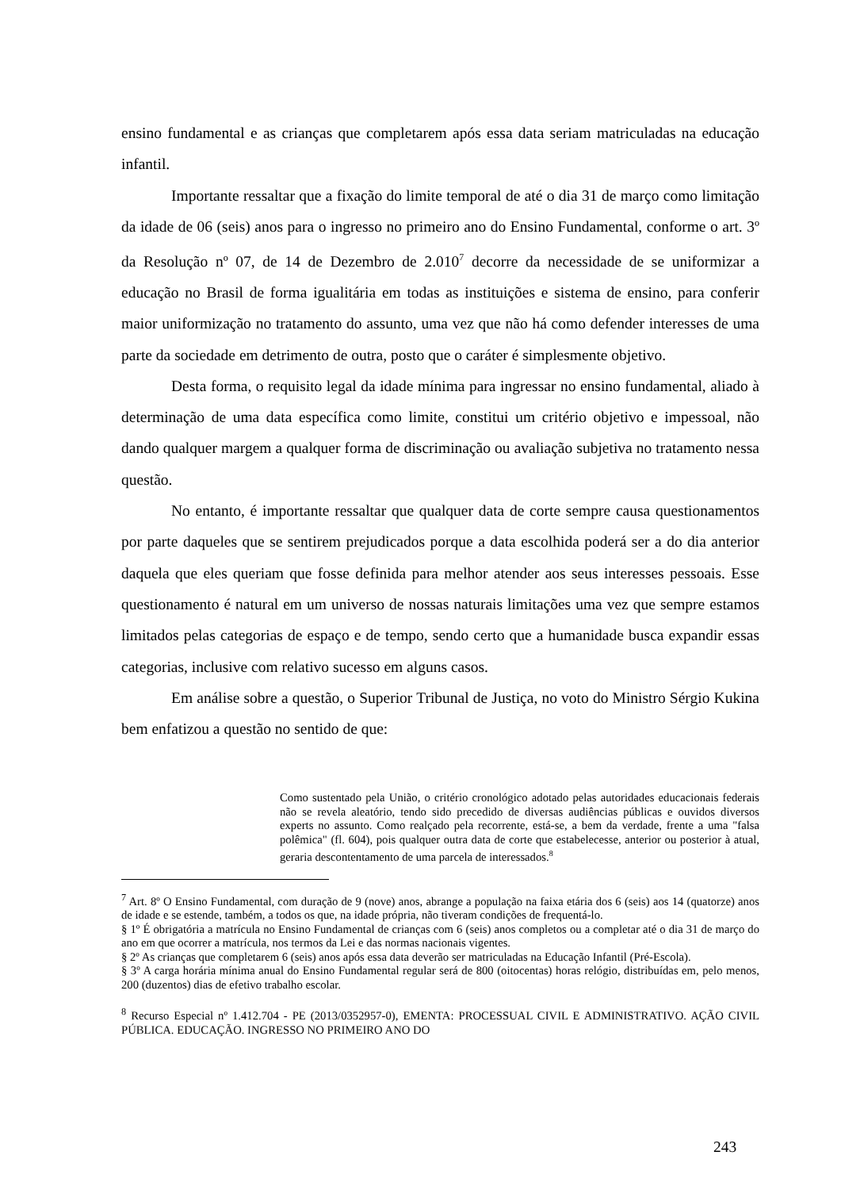ensino fundamental e as crianças que completarem após essa data seriam matriculadas na educação infantil.
Importante ressaltar que a fixação do limite temporal de até o dia 31 de março como limitação da idade de 06 (seis) anos para o ingresso no primeiro ano do Ensino Fundamental, conforme o art. 3º da Resolução nº 07, de 14 de Dezembro de 2.010<sup>7</sup> decorre da necessidade de se uniformizar a educação no Brasil de forma igualitária em todas as instituições e sistema de ensino, para conferir maior uniformização no tratamento do assunto, uma vez que não há como defender interesses de uma parte da sociedade em detrimento de outra, posto que o caráter é simplesmente objetivo.
Desta forma, o requisito legal da idade mínima para ingressar no ensino fundamental, aliado à determinação de uma data específica como limite, constitui um critério objetivo e impessoal, não dando qualquer margem a qualquer forma de discriminação ou avaliação subjetiva no tratamento nessa questão.
No entanto, é importante ressaltar que qualquer data de corte sempre causa questionamentos por parte daqueles que se sentirem prejudicados porque a data escolhida poderá ser a do dia anterior daquela que eles queriam que fosse definida para melhor atender aos seus interesses pessoais. Esse questionamento é natural em um universo de nossas naturais limitações uma vez que sempre estamos limitados pelas categorias de espaço e de tempo, sendo certo que a humanidade busca expandir essas categorias, inclusive com relativo sucesso em alguns casos.
Em análise sobre a questão, o Superior Tribunal de Justiça, no voto do Ministro Sérgio Kukina bem enfatizou a questão no sentido de que:
Como sustentado pela União, o critério cronológico adotado pelas autoridades educacionais federais não se revela aleatório, tendo sido precedido de diversas audiências públicas e ouvidos diversos experts no assunto. Como realçado pela recorrente, está-se, a bem da verdade, frente a uma "falsa polêmica" (fl. 604), pois qualquer outra data de corte que estabelecesse, anterior ou posterior à atual, geraria descontentamento de uma parcela de interessados.<sup>8</sup>
<sup>7</sup> Art. 8º O Ensino Fundamental, com duração de 9 (nove) anos, abrange a população na faixa etária dos 6 (seis) aos 14 (quatorze) anos de idade e se estende, também, a todos os que, na idade própria, não tiveram condições de frequentá-lo.
§ 1º É obrigatória a matrícula no Ensino Fundamental de crianças com 6 (seis) anos completos ou a completar até o dia 31 de março do ano em que ocorrer a matrícula, nos termos da Lei e das normas nacionais vigentes.
§ 2º As crianças que completarem 6 (seis) anos após essa data deverão ser matriculadas na Educação Infantil (Pré-Escola).
§ 3º A carga horária mínima anual do Ensino Fundamental regular será de 800 (oitocentas) horas relógio, distribuídas em, pelo menos, 200 (duzentos) dias de efetivo trabalho escolar.
<sup>8</sup> Recurso Especial nº 1.412.704 - PE (2013/0352957-0), EMENTA: PROCESSUAL CIVIL E ADMINISTRATIVO. AÇÃO CIVIL PÚBLICA. EDUCAÇÃO. INGRESSO NO PRIMEIRO ANO DO
243